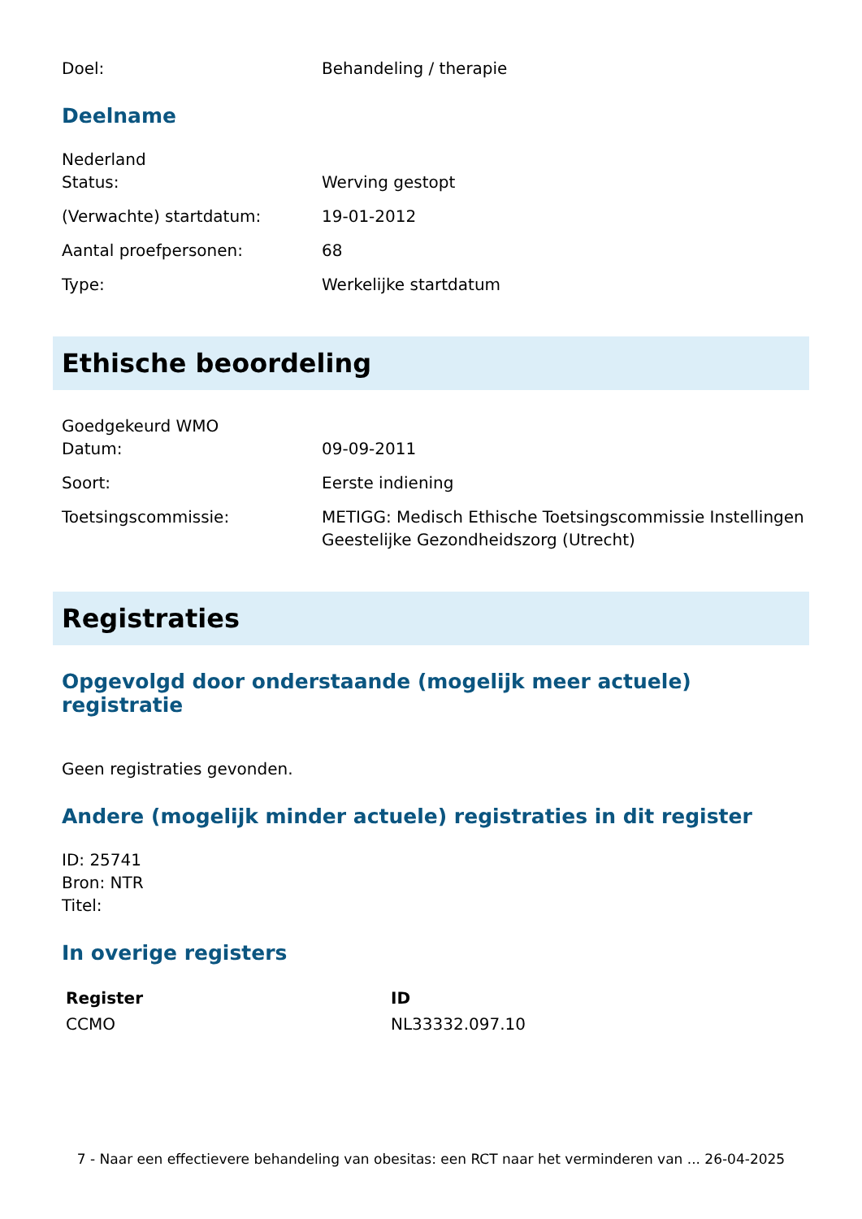Doel: Behandeling / therapie
Deelname
Nederland
Status: Werving gestopt
(Verwachte) startdatum: 19-01-2012
Aantal proefpersonen: 68
Type: Werkelijke startdatum
Ethische beoordeling
Goedgekeurd WMO
Datum: 09-09-2011
Soort: Eerste indiening
Toetsingscommissie: METIGG: Medisch Ethische Toetsingscommissie Instellingen Geestelijke Gezondheidszorg (Utrecht)
Registraties
Opgevolgd door onderstaande (mogelijk meer actuele) registratie
Geen registraties gevonden.
Andere (mogelijk minder actuele) registraties in dit register
ID: 25741
Bron: NTR
Titel:
In overige registers
| Register | ID |
| --- | --- |
| CCMO | NL33332.097.10 |
7 - Naar een effectievere behandeling van obesitas: een RCT naar het verminderen van ... 26-04-2025